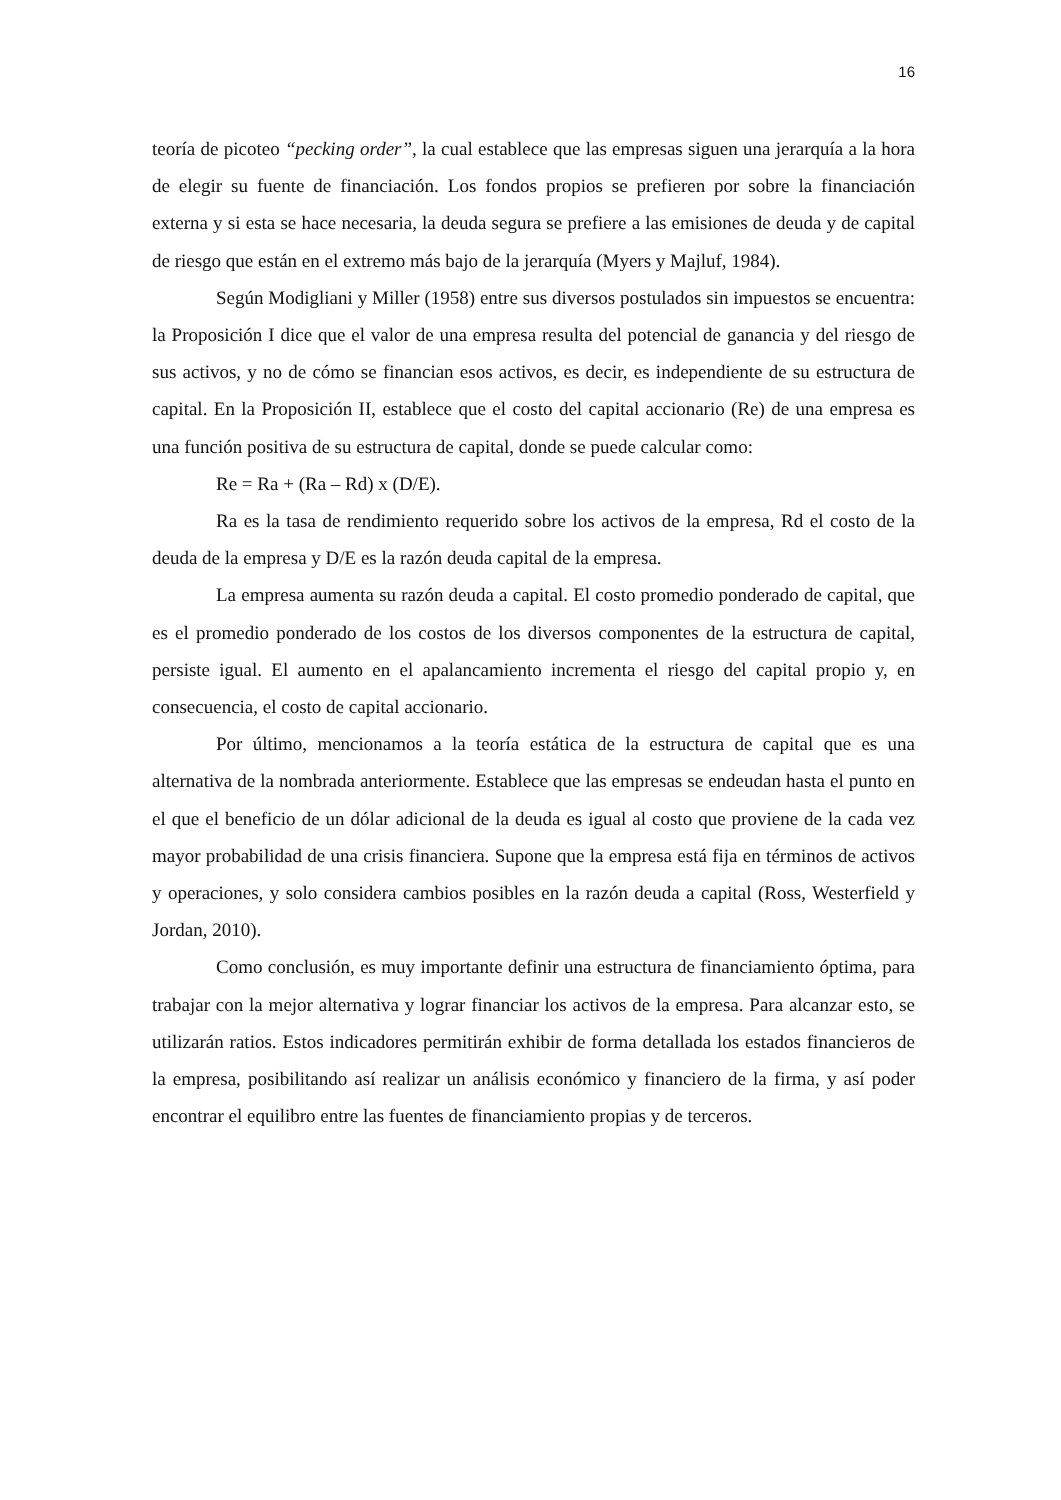16
teoría de picoteo “pecking order”, la cual establece que las empresas siguen una jerarquía a la hora de elegir su fuente de financiación. Los fondos propios se prefieren por sobre la financiación externa y si esta se hace necesaria, la deuda segura se prefiere a las emisiones de deuda y de capital de riesgo que están en el extremo más bajo de la jerarquía (Myers y Majluf, 1984).
Según Modigliani y Miller (1958) entre sus diversos postulados sin impuestos se encuentra: la Proposición I dice que el valor de una empresa resulta del potencial de ganancia y del riesgo de sus activos, y no de cómo se financian esos activos, es decir, es independiente de su estructura de capital. En la Proposición II, establece que el costo del capital accionario (Re) de una empresa es una función positiva de su estructura de capital, donde se puede calcular como:
Re = Ra + (Ra – Rd) x (D/E).
Ra es la tasa de rendimiento requerido sobre los activos de la empresa, Rd el costo de la deuda de la empresa y D/E es la razón deuda capital de la empresa.
La empresa aumenta su razón deuda a capital. El costo promedio ponderado de capital, que es el promedio ponderado de los costos de los diversos componentes de la estructura de capital, persiste igual. El aumento en el apalancamiento incrementa el riesgo del capital propio y, en consecuencia, el costo de capital accionario.
Por último, mencionamos a la teoría estática de la estructura de capital que es una alternativa de la nombrada anteriormente. Establece que las empresas se endeudan hasta el punto en el que el beneficio de un dólar adicional de la deuda es igual al costo que proviene de la cada vez mayor probabilidad de una crisis financiera. Supone que la empresa está fija en términos de activos y operaciones, y solo considera cambios posibles en la razón deuda a capital (Ross, Westerfield y Jordan, 2010).
Como conclusión, es muy importante definir una estructura de financiamiento óptima, para trabajar con la mejor alternativa y lograr financiar los activos de la empresa. Para alcanzar esto, se utilizarán ratios. Estos indicadores permitirán exhibir de forma detallada los estados financieros de la empresa, posibilitando así realizar un análisis económico y financiero de la firma, y así poder encontrar el equilibro entre las fuentes de financiamiento propias y de terceros.